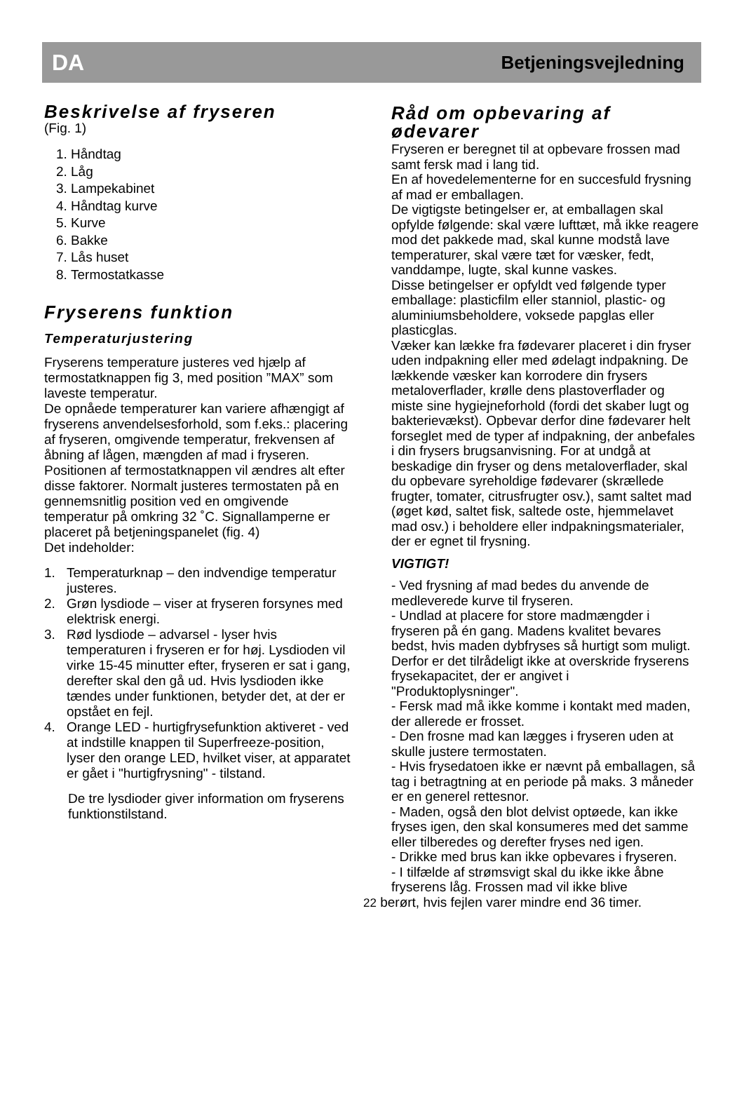DA Betjeningsvejledning
Beskrivelse af fryseren
(Fig. 1)
1. Håndtag
2. Låg
3. Lampekabinet
4. Håndtag kurve
5. Kurve
6. Bakke
7. Lås huset
8. Termostatkasse
Fryserens funktion
Temperaturjustering
Fryserens temperature justeres ved hjælp af termostatknappen fig 3, med position ”MAX” som laveste temperatur.
De opnåede temperaturer kan variere afhængigt af fryserens anvendelsesforhold, som f.eks.: placering af fryseren, omgivende temperatur, frekvensen af åbning af lågen, mængden af mad i fryseren. Positionen af termostatknappen vil ændres alt efter disse faktorer. Normalt justeres termostaten på en gennemsnitlig position ved en omgivende temperatur på omkring 32 ˚C. Signallamperne er placeret på betjeningspanelet (fig. 4)
Det indeholder:
1. Temperaturknap – den indvendige temperatur justeres.
2. Grøn lysdiode – viser at fryseren forsynes med elektrisk energi.
3. Rød lysdiode – advarsel - lyser hvis temperaturen i fryseren er for høj. Lysdioden vil virke 15-45 minutter efter, fryseren er sat i gang, derefter skal den gå ud. Hvis lysdioden ikke tændes under funktionen, betyder det, at der er opstået en fejl.
4. Orange LED - hurtigfrysefunktion aktiveret - ved at indstille knappen til Superfreeze-position, lyser den orange LED, hvilket viser, at apparatet er gået i "hurtigfrysning" - tilstand.
De tre lysdioder giver information om fryserens funktionstilstand.
Råd om opbevaring af ødevarer
Fryseren er beregnet til at opbevare frossen mad samt fersk mad i lang tid.
En af hovedelementerne for en succesfuld frysning af mad er emballagen.
De vigtigste betingelser er, at emballagen skal opfylde følgende: skal være lufttæt, må ikke reagere mod det pakkede mad, skal kunne modstå lave temperaturer, skal være tæt for væsker, fedt, vanddampe, lugte, skal kunne vaskes.
Disse betingelser er opfyldt ved følgende typer emballage: plasticfilm eller stanniol, plastic- og aluminiumsbeholdere, voksede papglas eller plasticglas.
Væker kan lække fra fødevarer placeret i din fryser uden indpakning eller med ødelagt indpakning. De lækkende væsker kan korrodere din frysers metaloverflader, krølle dens plastoverflader og miste sine hygiejneforhold (fordi det skaber lugt og bakterievækst). Opbevar derfor dine fødevarer helt forseglet med de typer af indpakning, der anbefales i din frysers brugsanvisning. For at undgå at beskadige din fryser og dens metaloverflader, skal du opbevare syreholdige fødevarer (skrællede frugter, tomater, citrusfrugter osv.), samt saltet mad (øget kød, saltet fisk, saltede oste, hjemmelavet mad osv.) i beholdere eller indpakningsmaterialer, der er egnet til frysning.
VIGTIGT!
- Ved frysning af mad bedes du anvende de medleverede kurve til fryseren.
- Undlad at placere for store madmængder i fryseren på én gang. Madens kvalitet bevares bedst, hvis maden dybfryses så hurtigt som muligt. Derfor er det tilrådeligt ikke at overskride fryserens frysekapacitet, der er angivet i
"Produktoplysninger".
- Fersk mad må ikke komme i kontakt med maden, der allerede er frosset.
- Den frosne mad kan lægges i fryseren uden at skulle justere termostaten.
- Hvis frysedatoen ikke er nævnt på emballagen, så tag i betragtning at en periode på maks. 3 måneder er en generel rettesnor.
- Maden, også den blot delvist optøede, kan ikke fryses igen, den skal konsumeres med det samme eller tilberedes og derefter fryses ned igen.
- Drikke med brus kan ikke opbevares i fryseren.
- I tilfælde af strømsvigt skal du ikke ikke åbne fryserens låg. Frossen mad vil ikke blive
22 berørt, hvis fejlen varer mindre end 36 timer.